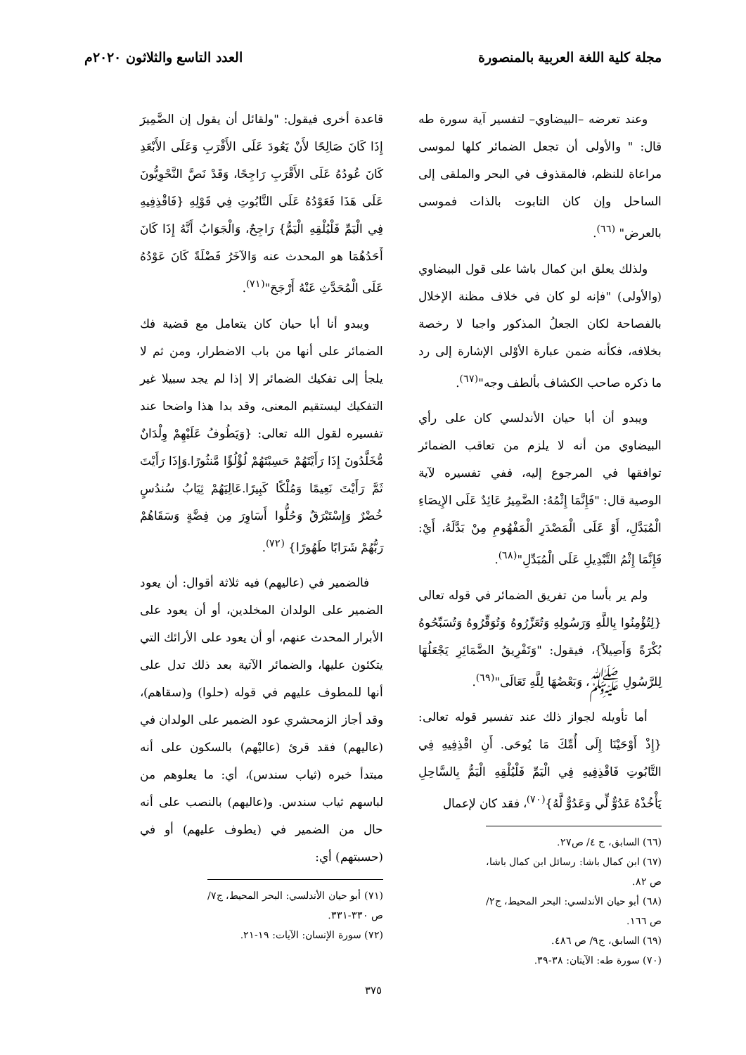مجلة كلية اللغة العربية بالمنصورة
العدد التاسع والثلاثون ٢٠٢٠م
وعند تعرضه –البيضاوي– لتفسير آية سورة طه قال: " والأولى أن تجعل الضمائر كلها لموسى مراعاة للنظم، فالمقذوف في البحر والملقى إلى الساحل وإن كان التابوت بالذات فموسى بالعرض" <sup>(٦٦)</sup>.
ولذلك يعلق ابن كمال باشا على قول البيضاوي (والأولى) "فإنه لو كان في خلاف مظنة الإخلال بالفصاحة لكان الجعلُ المذكور واجبا لا رخصة بخلافه، فكأنه ضمن عبارة الأوْلى الإشارة إلى رد ما ذكره صاحب الكشاف بألطف وجه"<sup>(٦٧)</sup>.
ويبدو أن أبا حيان الأندلسي كان على رأي البيضاوي من أنه لا يلزم من تعاقب الضمائر توافقها في المرجوع إليه، ففي تفسيره لآية الوصية قال: "فَإِنَّمَا إِثْمُهُ: الضَّمِيرُ عَائِدٌ عَلَى الإِيصَاءِ الْمُبَدَّلِ، أَوْ عَلَى الْمَصْدَرِ الْمَفْهُومِ مِنْ بَدَّلَهُ، أَيْ: فَإِنَّمَا إِثْمُ التَّبْدِيلِ عَلَى الْمُبَدِّلِ"<sup>(٦٨)</sup>.
ولم ير بأسا من تفريق الضمائر في قوله تعالى {لِتُؤْمِنُوا بِاللَّهِ وَرَسُولِهِ وَتُعَزِّرُوهُ وَتُوَقِّرُوهُ وَتُسَبِّحُوهُ بُكْرَةً وَأَصِيلاً}، فيقول: "وَتَفْرِيقُ الضَّمَائِرِ يَجْعَلُهَا لِلرَّسُولِ ﷺ، وَبَعْضُهَا لِلَّهِ تَعَالَى"<sup>(٦٩)</sup>.
أما تأويله لجواز ذلك عند تفسير قوله تعالى: {إِذْ أَوْحَيْنَا إِلَى أُمِّكَ مَا يُوحَى. أَنِ اقْذِفِيهِ فِي التَّابُوتِ فَاقْذِفِيهِ فِي الْيَمِّ فَلْيُلْقِهِ الْيَمُّ بِالسَّاحِلِ يَأْخُذْهُ عَدُوٌّ لِّي وَعَدُوٌّ لَّهُ}<sup>(٧٠)</sup>، فقد كان لإعمال
(٦٦) السابق، ج ٤/ ص٢٧.
(٦٧) ابن كمال باشا: رسائل ابن كمال باشا، ص ٨٢.
(٦٨) أبو حيان الأندلسي: البحر المحيط، ج٢/ ص ١٦٦.
(٦٩) السابق، ج٩/ ص ٤٨٦.
(٧٠) سورة طه: الآيتان: ٣٨-٣٩.
قاعدة أخرى فيقول: "ولقائل أن يقول إن الضَّمِيرَ إِذَا كَانَ صَالِحًا لأَنْ يَعُودَ عَلَى الأَقْرَبِ وَعَلَى الأَبْعَدِ كَانَ عُودُهُ عَلَى الأَقْرَبِ رَاجِحًا، وَقَدْ نَصَّ النَّحْوِيُّونَ عَلَى هَذَا فَعَوْدُهُ عَلَى التَّابُوتِ فِي قَوْلِهِ {فَاقْذِفِيهِ فِي الْيَمِّ فَلْيُلْقِهِ الْيَمُّ} رَاجِحٌ، وَالْجَوَابُ أَنَّهُ إِذَا كَانَ أَحَدُهُمَا هو المحدث عنه وَالآخَرُ فَضْلَةً كَانَ عَوْدُهُ عَلَى الْمُحَدَّثِ عَنْهُ أَرْجَحَ"<sup>(٧١)</sup>.
ويبدو أنا أبا حيان كان يتعامل مع قضية فك الضمائر على أنها من باب الاضطرار، ومن ثم لا يلجأ إلى تفكيك الضمائر إلا إذا لم يجد سبيلا غير التفكيك ليستقيم المعنى، وقد بدا هذا واضحا عند تفسيره لقول الله تعالى: {وَيَطُوفُ عَلَيْهِمْ وِلْدَانٌ مُّخَلَّدُونَ إِذَا رَأَيْتَهُمْ حَسِبْتَهُمْ لُؤْلُؤًا مَّنثُورًا.وَإِذَا رَأَيْتَ ثَمَّ رَأَيْتَ نَعِيمًا وَمُلْكًا كَبِيرًا.عَالِيَهُمْ ثِيَابُ سُندُسٍ خُضْرٌ وَإِسْتَبْرَقٌ وَحُلُّوا أَسَاوِرَ مِن فِضَّةٍ وَسَقَاهُمْ رَبُّهُمْ شَرَابًا طَهُورًا} <sup>(٧٢)</sup>.
فالضمير في (عاليهم) فيه ثلاثة أقوال: أن يعود الضمير على الولدان المخلدين، أو أن يعود على الأبرار المحدث عنهم، أو أن يعود على الأرائك التي يتكئون عليها، والضمائر الآتية بعد ذلك تدل على أنها للمطوف عليهم في قوله (حلوا) و(سقاهم)، وقد أجاز الزمحشري عود الضمير على الولدان في (عاليهم) فقد قرئ (عاليْهم) بالسكون على أنه مبتدأ خبره (ثياب سندس)، أي: ما يعلوهم من لباسهم ثياب سندس. و(عاليهم) بالنصب على أنه حال من الضمير في (يطوف عليهم) أو في (حسبتهم) أي:
(٧١) أبو حيان الأندلسي: البحر المحيط، ج٧/ ص ٣٣٠-٣٣١.
(٧٢) سورة الإنسان: الآيات: ١٩-٢١.
٣٧٥